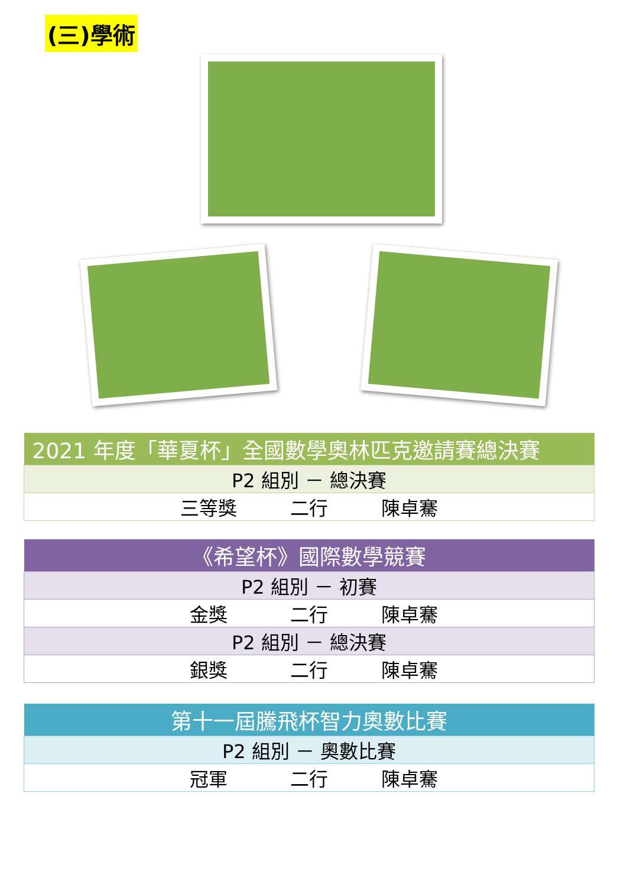(三)學術
| 2021 年度「華夏杯」全國數學奧林匹克邀請賽總決賽 |
| --- |
| P2 組別 － 總決賽 |
| 三等獎 二行 陳卓騫 |
| 《希望杯》國際數學競賽 |
| --- |
| P2 組別 － 初賽 |
| 金獎 二行 陳卓騫 |
| P2 組別 － 總決賽 |
| 銀獎 二行 陳卓騫 |
| 第十一屆騰飛杯智力奧數比賽 |
| --- |
| P2 組別 － 奧數比賽 |
| 冠軍 二行 陳卓騫 |